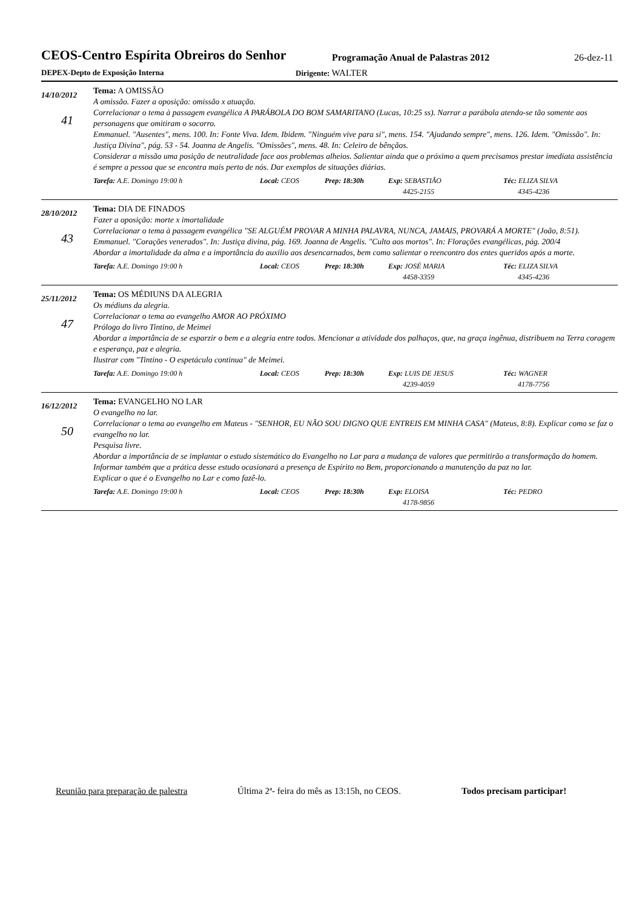CEOS-Centro Espírita Obreiros do Senhor
Programação Anual de Palastras 2012
26-dez-11
DEPEX-Depto de Exposição Interna Dirigente: WALTER
14/10/2012
41
Tema: A OMISSÃO
A omissão. Fazer a oposição: omissão x atuação.
Correlacionar o tema à passagem evangélica A PARÁBOLA DO BOM SAMARITANO (Lucas, 10:25 ss). Narrar a parábola atendo-se tão somente aos personagens que omitiram o socorro.
Emmanuel. "Ausentes", mens. 100. In: Fonte Viva. Idem. Ibidem. "Ninguém vive para si", mens. 154. "Ajudando sempre", mens. 126. Idem. "Omissão". In: Justiça Divina", pág. 53 - 54. Joanna de Angelis. "Omissões", mens. 48. In: Celeiro de bênçãos.
Considerar a missão uma posição de neutralidade face aos problemas alheios. Salientar ainda que o próximo a quem precisamos prestar imediata assistência é sempre a pessoa que se encontra mais perto de nós. Dar exemplos de situações diárias.
Tarefa: A.E. Domingo 19:00 h Local: CEOS Prep: 18:30h Exp: SEBASTIÃO
4425-2155
Téc: ELIZA SILVA
4345-4236
28/10/2012
43
Tema: DIA DE FINADOS
Fazer a oposição: morte x imortalidade
Correlacionar o tema à passagem evangélica "SE ALGUÉM PROVAR A MINHA PALAVRA, NUNCA, JAMAIS, PROVARÁ A MORTE" (João, 8:51).
Emmanuel. "Corações venerados". In: Justiça divina, pág. 169. Joanna de Angelis. "Culto aos mortos". In: Florações evangélicas, pág. 200/4
Abordar a imortalidade da alma e a importância do auxilio aos desencarnados, bem como salientar o reencontro dos entes queridos após a morte.
Tarefa: A.E. Domingo 19:00 h Local: CEOS Prep: 18:30h Exp: JOSÉ MARIA
4458-3359
Téc: ELIZA SILVA
4345-4236
25/11/2012
47
Tema: OS MÉDIUNS DA ALEGRIA
Os médiuns da alegria.
Correlacionar o tema ao evangelho AMOR AO PRÓXIMO
Prólogo do livro Tintino, de Meimei
Abordar a importância de se esparzir o bem e a alegria entre todos. Mencionar a atividade dos palhaços, que, na graça ingênua, distribuem na Terra coragem e esperança, paz e alegria.
Ilustrar com "Tintino - O espetáculo continua" de Meimei.
Tarefa: A.E. Domingo 19:00 h Local: CEOS Prep: 18:30h Exp: LUIS DE JESUS
4239-4059
Téc: WAGNER
4178-7756
16/12/2012
50
Tema: EVANGELHO NO LAR
O evangelho no lar.
Correlacionar o tema ao evangelho em Mateus - "SENHOR, EU NÃO SOU DIGNO QUE ENTREIS EM MINHA CASA" (Mateus, 8:8). Explicar como se faz o evangelho no lar.
Pesquisa livre.
Abordar a importância de se implantar o estudo sistemático do Evangelho no Lar para a mudança de valores que permitirão a transformação do homem. Informar também que a prática desse estudo ocasionará a presença de Espírito no Bem, proporcionando a manutenção da paz no lar.
Explicar o que é o Evangelho no Lar e como fazê-lo.
Tarefa: A.E. Domingo 19:00 h Local: CEOS Prep: 18:30h Exp: ELOISA
4178-9856
Téc: PEDRO
Reunião para preparação de palestra
Última 2ª- feira do mês as 13:15h, no CEOS.
Todos precisam participar!